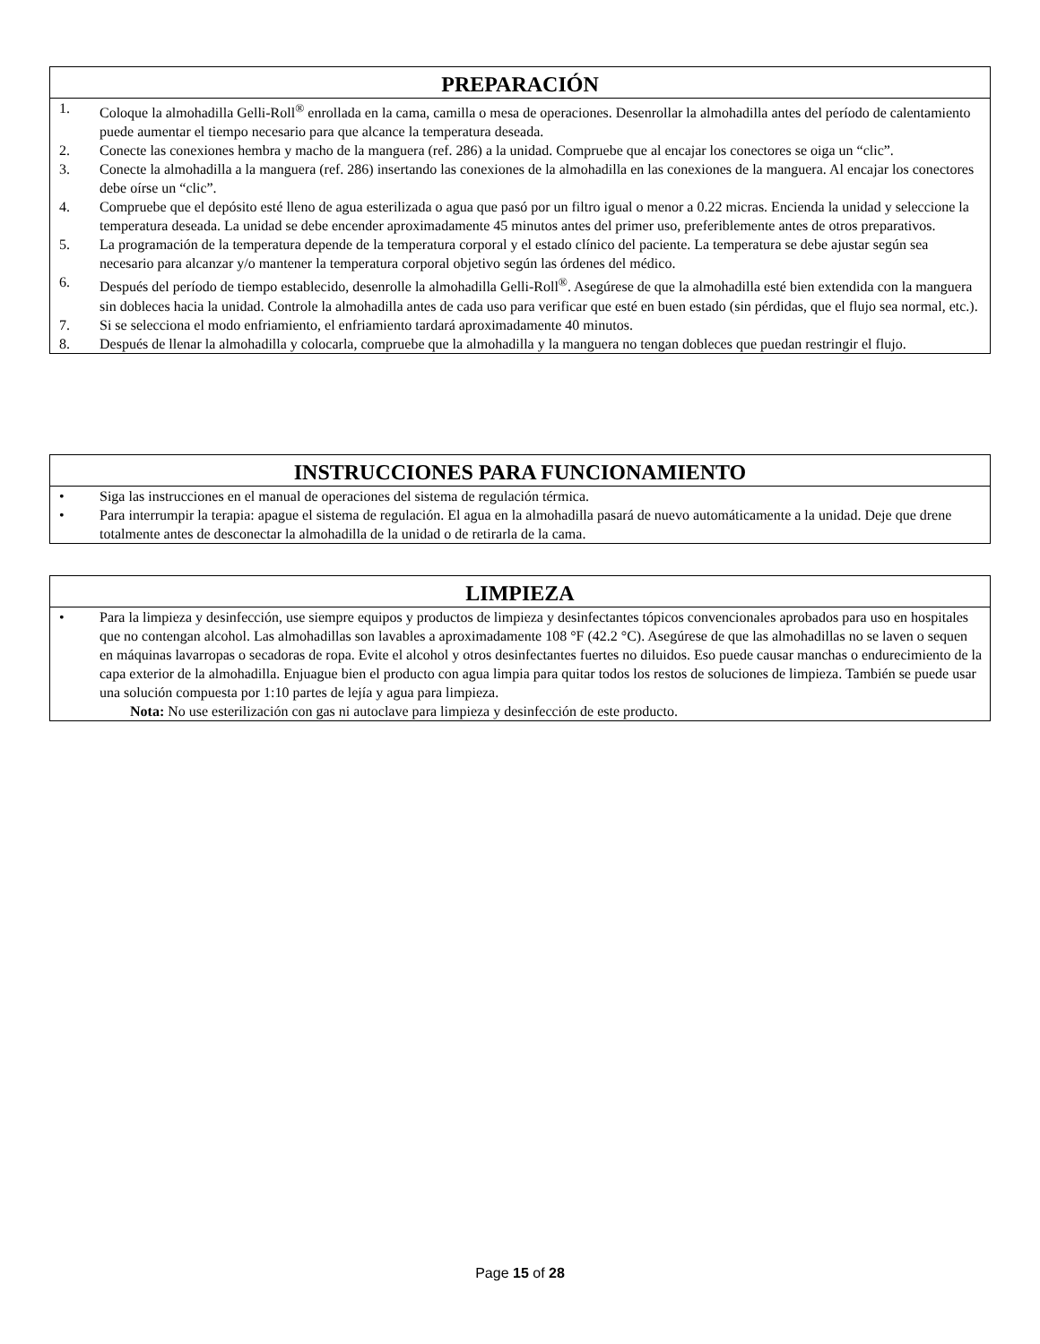PREPARACIÓN
1. Coloque la almohadilla Gelli-Roll<sup>®</sup> enrollada en la cama, camilla o mesa de operaciones. Desenrollar la almohadilla antes del período de calentamiento puede aumentar el tiempo necesario para que alcance la temperatura deseada.
2. Conecte las conexiones hembra y macho de la manguera (ref. 286) a la unidad. Compruebe que al encajar los conectores se oiga un “clic”.
3. Conecte la almohadilla a la manguera (ref. 286) insertando las conexiones de la almohadilla en las conexiones de la manguera. Al encajar los conectores debe oírse un “clic”.
4. Compruebe que el depósito esté lleno de agua esterilizada o agua que pasó por un filtro igual o menor a 0.22 micras. Encienda la unidad y seleccione la temperatura deseada. La unidad se debe encender aproximadamente 45 minutos antes del primer uso, preferiblemente antes de otros preparativos.
5. La programación de la temperatura depende de la temperatura corporal y el estado clínico del paciente. La temperatura se debe ajustar según sea necesario para alcanzar y/o mantener la temperatura corporal objetivo según las órdenes del médico.
6. Después del período de tiempo establecido, desenrolle la almohadilla Gelli-Roll<sup>®</sup>. Asegúrese de que la almohadilla esté bien extendida con la manguera sin dobleces hacia la unidad. Controle la almohadilla antes de cada uso para verificar que esté en buen estado (sin pérdidas, que el flujo sea normal, etc.).
7. Si se selecciona el modo enfriamiento, el enfriamiento tardará aproximadamente 40 minutos.
8. Después de llenar la almohadilla y colocarla, compruebe que la almohadilla y la manguera no tengan dobleces que puedan restringir el flujo.
INSTRUCCIONES PARA FUNCIONAMIENTO
• Siga las instrucciones en el manual de operaciones del sistema de regulación térmica.
• Para interrumpir la terapia: apague el sistema de regulación. El agua en la almohadilla pasará de nuevo automáticamente a la unidad. Deje que drene totalmente antes de desconectar la almohadilla de la unidad o de retirarla de la cama.
LIMPIEZA
• Para la limpieza y desinfección, use siempre equipos y productos de limpieza y desinfectantes tópicos convencionales aprobados para uso en hospitales que no contengan alcohol. Las almohadillas son lavables a aproximadamente 108 °F (42.2 °C). Asegúrese de que las almohadillas no se laven o sequen en máquinas lavarropas o secadoras de ropa. Evite el alcohol y otros desinfectantes fuertes no diluidos. Eso puede causar manchas o endurecimiento de la capa exterior de la almohadilla. Enjuague bien el producto con agua limpia para quitar todos los restos de soluciones de limpieza. También se puede usar una solución compuesta por 1:10 partes de lejía y agua para limpieza.
Nota: No use esterilización con gas ni autoclave para limpieza y desinfección de este producto.
Page 15 of 28